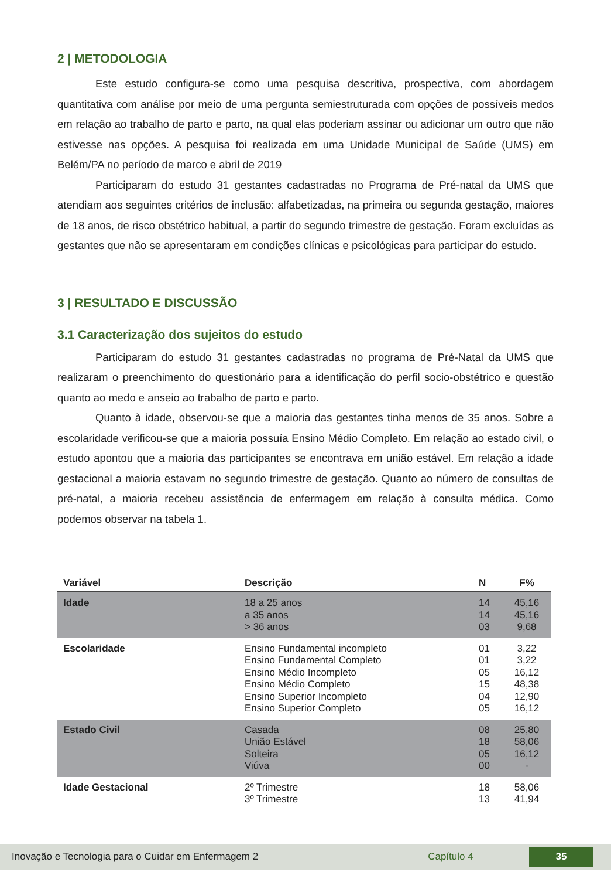2 | METODOLOGIA
Este estudo configura-se como uma pesquisa descritiva, prospectiva, com abordagem quantitativa com análise por meio de uma pergunta semiestruturada com opções de possíveis medos em relação ao trabalho de parto e parto, na qual elas poderiam assinar ou adicionar um outro que não estivesse nas opções. A pesquisa foi realizada em uma Unidade Municipal de Saúde (UMS) em Belém/PA no período de marco e abril de 2019
Participaram do estudo 31 gestantes cadastradas no Programa de Pré-natal da UMS que atendiam aos seguintes critérios de inclusão: alfabetizadas, na primeira ou segunda gestação, maiores de 18 anos, de risco obstétrico habitual, a partir do segundo trimestre de gestação. Foram excluídas as gestantes que não se apresentaram em condições clínicas e psicológicas para participar do estudo.
3 | RESULTADO E DISCUSSÃO
3.1 Caracterização dos sujeitos do estudo
Participaram do estudo 31 gestantes cadastradas no programa de Pré-Natal da UMS que realizaram o preenchimento do questionário para a identificação do perfil socio-obstétrico e questão quanto ao medo e anseio ao trabalho de parto e parto.
Quanto à idade, observou-se que a maioria das gestantes tinha menos de 35 anos. Sobre a escolaridade verificou-se que a maioria possuía Ensino Médio Completo. Em relação ao estado civil, o estudo apontou que a maioria das participantes se encontrava em união estável. Em relação a idade gestacional a maioria estavam no segundo trimestre de gestação. Quanto ao número de consultas de pré-natal, a maioria recebeu assistência de enfermagem em relação à consulta médica. Como podemos observar na tabela 1.
| Variável | Descrição | N | F% |
| --- | --- | --- | --- |
| Idade | 18 a 25 anos a 35 anos > 36 anos | 14 14 03 | 45,16 45,16 9,68 |
| Escolaridade | Ensino Fundamental incompleto Ensino Fundamental Completo Ensino Médio Incompleto Ensino Médio Completo Ensino Superior Incompleto Ensino Superior Completo | 01 01 05 15 04 05 | 3,22 3,22 16,12 48,38 12,90 16,12 |
| Estado Civil | Casada União Estável Solteira Viúva | 08 18 05 00 | 25,80 58,06 16,12 - |
| Idade Gestacional | 2º Trimestre 3º Trimestre | 18 13 | 58,06 41,94 |
Inovação e Tecnologia para o Cuidar em Enfermagem 2 Capítulo 4 35